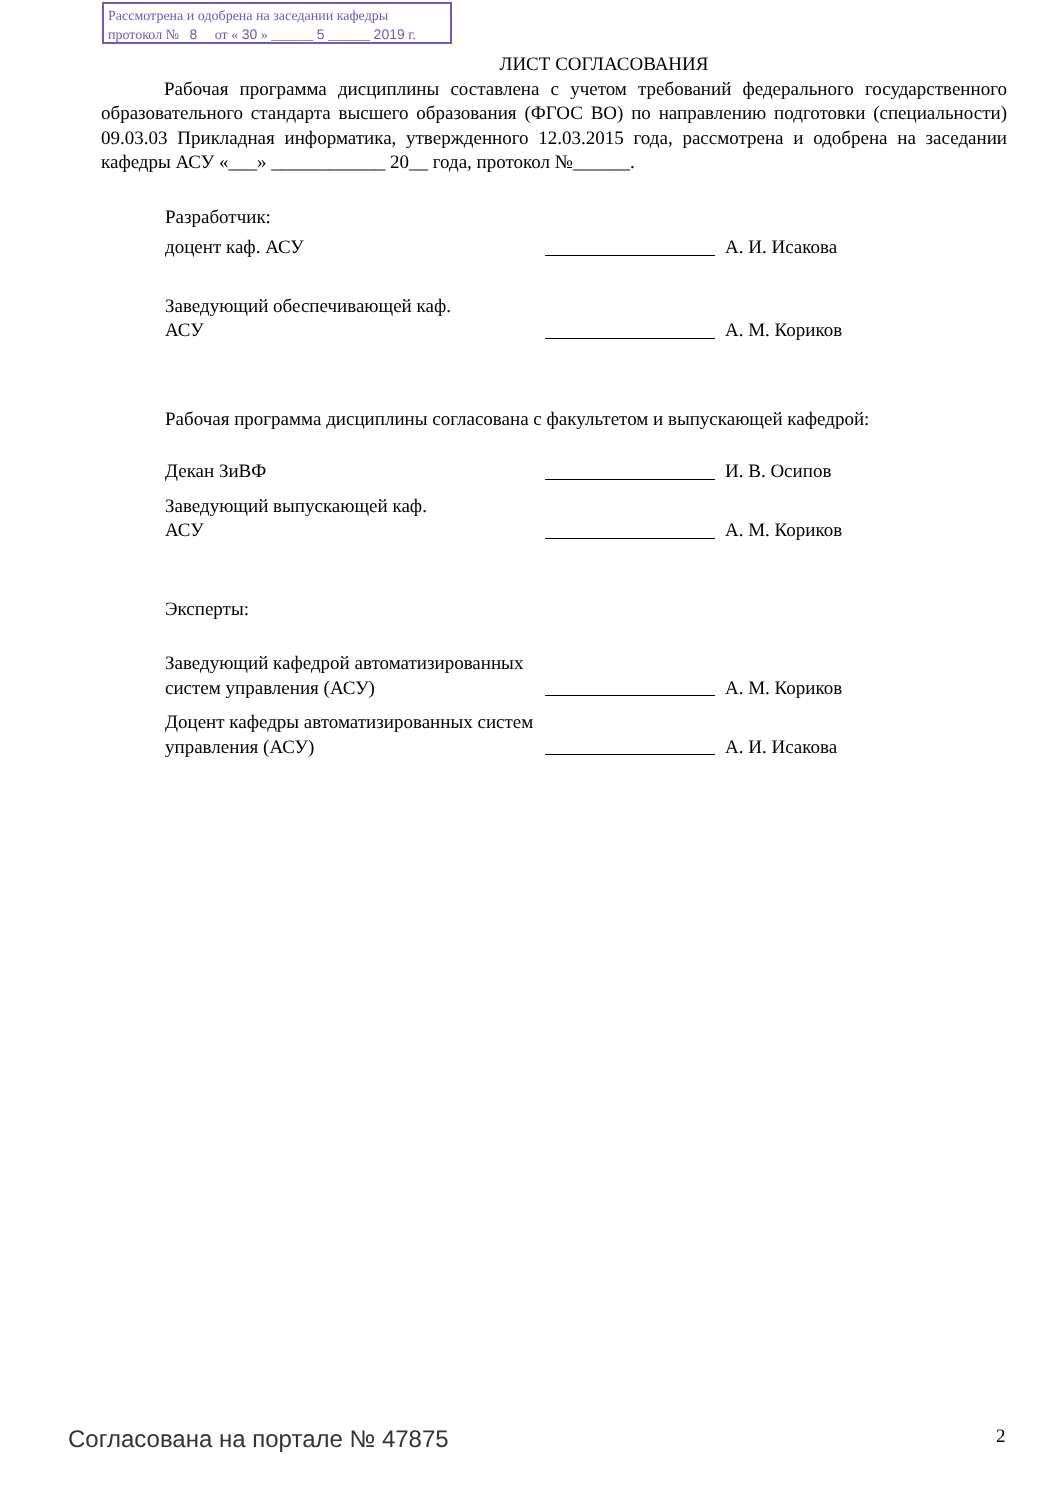Рассмотрена и одобрена на заседании кафедры
протокол № 8 от « 30 » ______ 5 ______ 2019 г.
ЛИСТ СОГЛАСОВАНИЯ
Рабочая программа дисциплины составлена с учетом требований федерального государственного образовательного стандарта высшего образования (ФГОС ВО) по направлению подготовки (специальности) 09.03.03 Прикладная информатика, утвержденного 12.03.2015 года, рассмотрена и одобрена на заседании кафедры АСУ «___» ____________ 20__ года, протокол №______.
Разработчик:
доцент каф. АСУ
А. И. Исакова
Заведующий обеспечивающей каф.
АСУ
А. М. Кориков
Рабочая программа дисциплины согласована с факультетом и выпускающей кафедрой:
Декан ЗиВФ
И. В. Осипов
Заведующий выпускающей каф.
АСУ
А. М. Кориков
Эксперты:
Заведующий кафедрой автоматизированных систем управления (АСУ)
А. М. Кориков
Доцент кафедры автоматизированных систем управления (АСУ)
А. И. Исакова
Согласована на портале № 47875 2